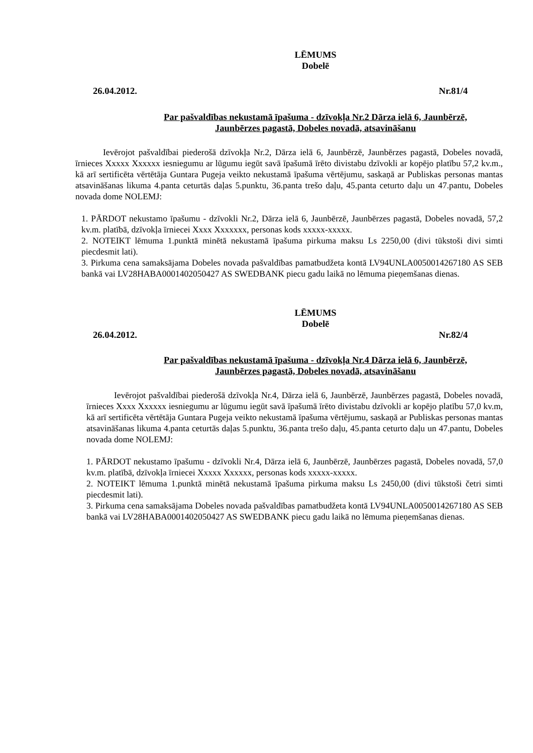LĒMUMS
Dobelē
26.04.2012. Nr.81/4
Par pašvaldības nekustamā īpašuma - dzīvokļa Nr.2 Dārza ielā 6, Jaunbērzē,
Jaunbērzes pagastā, Dobeles novadā, atsavināšanu
Ievērojot pašvaldībai piederošā dzīvokļa Nr.2, Dārza ielā 6, Jaunbērzē, Jaunbērzes pagastā, Dobeles novadā, īrnieces Xxxxx Xxxxxx iesniegumu ar lūgumu iegūt savā īpašumā īrēto divistabu dzīvokli ar kopējo platību 57,2 kv.m., kā arī sertificēta vērtētāja Guntara Pugeja veikto nekustamā īpašuma vērtējumu, saskaņā ar Publiskas personas mantas atsavināšanas likuma 4.panta ceturtās daļas 5.punktu, 36.panta trešo daļu, 45.panta ceturto daļu un 47.pantu, Dobeles novada dome NOLEMJ:
1. PĀRDOT nekustamo īpašumu - dzīvokli Nr.2, Dārza ielā 6, Jaunbērzē, Jaunbērzes pagastā, Dobeles novadā, 57,2 kv.m. platībā, dzīvokļa īrniecei Xxxx Xxxxxxx, personas kods xxxxx-xxxxx.
2. NOTEIKT lēmuma 1.punktā minētā nekustamā īpašuma pirkuma maksu Ls 2250,00 (divi tūkstoši divi simti piecdesmit lati).
3. Pirkuma cena samaksājama Dobeles novada pašvaldības pamatbudžeta kontā LV94UNLA0050014267180 AS SEB bankā vai LV28HABA0001402050427 AS SWEDBANK piecu gadu laikā no lēmuma pieņemšanas dienas.
LĒMUMS
Dobelē
26.04.2012. Nr.82/4
Par pašvaldības nekustamā īpašuma - dzīvokļa Nr.4 Dārza ielā 6, Jaunbērzē,
Jaunbērzes pagastā, Dobeles novadā, atsavināšanu
Ievērojot pašvaldībai piederošā dzīvokļa Nr.4, Dārza ielā 6, Jaunbērzē, Jaunbērzes pagastā, Dobeles novadā, īrnieces Xxxx Xxxxxx iesniegumu ar lūgumu iegūt savā īpašumā īrēto divistabu dzīvokli ar kopējo platību 57,0 kv.m, kā arī sertificēta vērtētāja Guntara Pugeja veikto nekustamā īpašuma vērtējumu, saskaņā ar Publiskas personas mantas atsavināšanas likuma 4.panta ceturtās daļas 5.punktu, 36.panta trešo daļu, 45.panta ceturto daļu un 47.pantu, Dobeles novada dome NOLEMJ:
1. PĀRDOT nekustamo īpašumu - dzīvokli Nr.4, Dārza ielā 6, Jaunbērzē, Jaunbērzes pagastā, Dobeles novadā, 57,0 kv.m. platībā, dzīvokļa īrniecei Xxxxx Xxxxxx, personas kods xxxxx-xxxxx.
2. NOTEIKT lēmuma 1.punktā minētā nekustamā īpašuma pirkuma maksu Ls 2450,00 (divi tūkstoši četri simti piecdesmit lati).
3. Pirkuma cena samaksājama Dobeles novada pašvaldības pamatbudžeta kontā LV94UNLA0050014267180 AS SEB bankā vai LV28HABA0001402050427 AS SWEDBANK piecu gadu laikā no lēmuma pieņemšanas dienas.